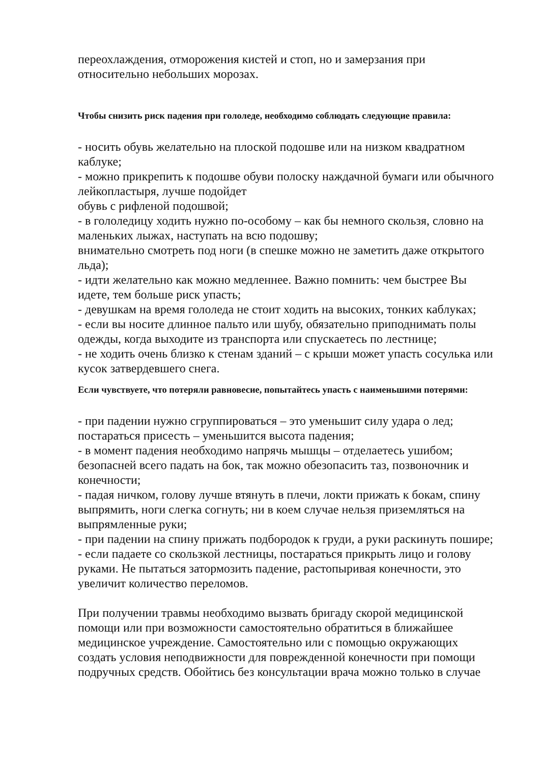переохлаждения, отморожения кистей и стоп, но и замерзания при
относительно небольших морозах.
Чтобы снизить риск падения при гололеде, необходимо соблюдать следующие правила:
- носить обувь желательно на плоской подошве или на низком квадратном каблуке;
- можно прикрепить к подошве обуви полоску наждачной бумаги или обычного лейкопластыря, лучше подойдет
обувь с рифленой подошвой;
- в гололедицу ходить нужно по-особому – как бы немного скользя, словно на маленьких лыжах, наступать на всю подошву;
внимательно смотреть под ноги (в спешке можно не заметить даже открытого льда);
- идти желательно как можно медленнее. Важно помнить: чем быстрее Вы идете, тем больше риск упасть;
- девушкам на время гололеда не стоит ходить на высоких, тонких каблуках;
- если вы носите длинное пальто или шубу, обязательно приподнимать полы одежды, когда выходите из транспорта или спускаетесь по лестнице;
- не ходить очень близко к стенам зданий – с крыши может упасть сосулька или кусок затвердевшего снега.
Если чувствуете, что потеряли равновесие, попытайтесь упасть с наименьшими потерями:
- при падении нужно сгруппироваться – это уменьшит силу удара о лед;
постараться присесть – уменьшится высота падения;
- в момент падения необходимо напрячь мышцы – отделаетесь ушибом;
безопасней всего падать на бок, так можно обезопасить таз, позвоночник и конечности;
- падая ничком, голову лучше втянуть в плечи, локти прижать к бокам, спину выпрямить, ноги слегка согнуть; ни в коем случае нельзя приземляться на выпрямленные руки;
- при падении на спину прижать подбородок к груди, а руки раскинуть пошире;
- если падаете со скользкой лестницы, постараться прикрыть лицо и голову руками. Не пытаться затормозить падение, растопыривая конечности, это увеличит количество переломов.
При получении травмы необходимо вызвать бригаду скорой медицинской помощи или при возможности самостоятельно обратиться в ближайшее медицинское учреждение. Самостоятельно или с помощью окружающих создать условия неподвижности для поврежденной конечности при помощи подручных средств. Обойтись без консультации врача можно только в случае